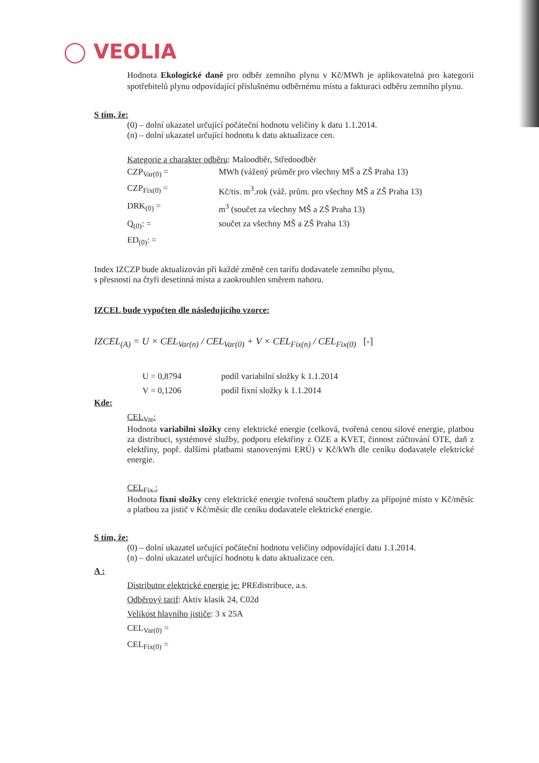◯ VEOLIA
Hodnota Ekologické daně pro odběr zemního plynu v Kč/MWh je aplikovatelná pro kategorii spotřebitelů plynu odpovídající příslušnému odběrnému místu a fakturaci odběru zemního plynu.
S tím, že:
(0) – dolní ukazatel určující počáteční hodnotu veličiny k datu 1.1.2014.
(n) – dolní ukazatel určující hodnotu k datu aktualizace cen.
Kategorie a charakter odběru: Maloodběr, Středoodběr
CZP<sub>Var(0)</sub> = MWh (vážený průměr pro všechny MŠ a ZŠ Praha 13)
CZP<sub>Fix(0)</sub> = Kč/tis. m<sup>3</sup>.rok (váž. prům. pro všechny MŠ a ZŠ Praha 13)
DRK<sub>(0)</sub> = m<sup>3</sup> (součet za všechny MŠ a ZŠ Praha 13)
Q<sub>(0)</sub>: = součet za všechny MŠ a ZŠ Praha 13)
ED<sub>(0)</sub>: =
Index IZCZP bude aktualizován při každé změně cen tarifu dodavatele zemního plynu,
s přesností na čtyři desetinná místa a zaokrouhlen směrem nahoru.
IZCEL bude vypočten dle následujícího vzorce:
IZCEL<sub>(A)</sub> = U × CEL<sub>Var(n)</sub> / CEL<sub>Var(0)</sub> + V × CEL<sub>Fix(n)</sub> / CEL<sub>Fix(0)</sub> [-]
U = 0,8794 podíl variabilní složky k 1.1.2014
V = 0,1206 podíl fixní složky k 1.1.2014
Kde:
CEL<sub>Var</sub>:
Hodnota variabilní složky ceny elektrické energie (celková, tvořená cenou silové energie, platbou za distribuci, systémové služby, podporu elektřiny z OZE a KVET, činnost zúčtování OTE, daň z elektřiny, popř. dalšími platbami stanovenými ERÚ) v Kč/kWh dle ceníku dodavatele elektrické energie.
CEL<sub>Fix</sub> :
Hodnota fixní složky ceny elektrické energie tvořená součtem platby za přípojné místo v Kč/měsíc a platbou za jistič v Kč/měsíc dle ceníku dodavatele elektrické energie.
S tím, že:
(0) – dolní ukazatel určující počáteční hodnotu veličiny odpovídající datu 1.1.2014.
(n) – dolní ukazatel určující hodnotu k datu aktualizace cen.
A :
Distributor elektrické energie je: PREdistribuce, a.s.
Odběrový tarif: Aktiv klasik 24, C02d
Velikost hlavního jističe: 3 x 25A
CEL<sub>Var(0)</sub> =
CEL<sub>Fix(0)</sub> =